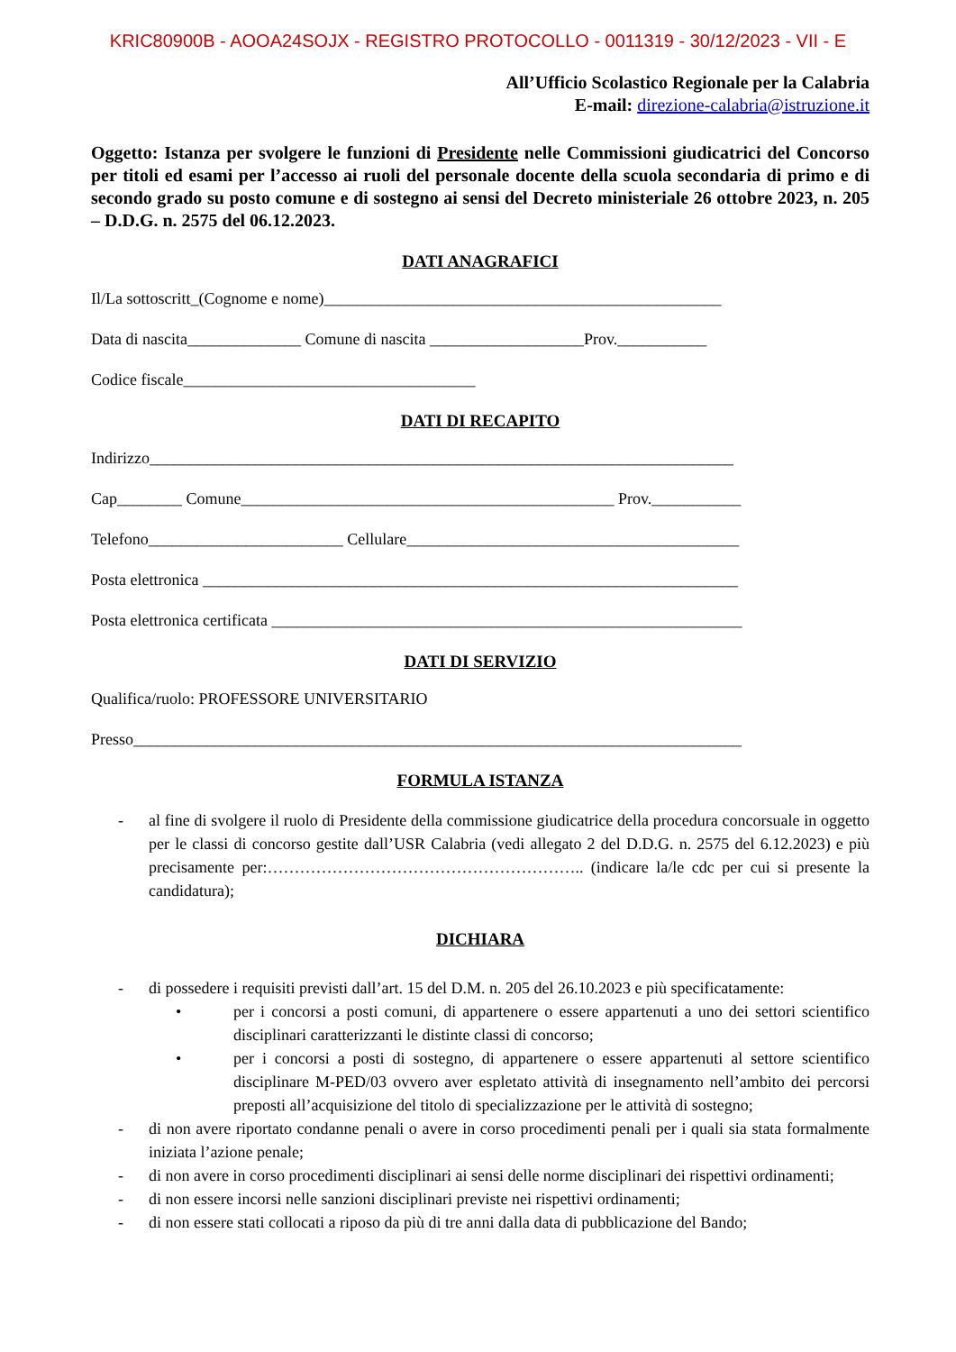KRIC80900B - AOOA24SOJX - REGISTRO PROTOCOLLO - 0011319 - 30/12/2023 - VII - E
All’Ufficio Scolastico Regionale per la Calabria
E-mail: direzione-calabria@istruzione.it
Oggetto: Istanza per svolgere le funzioni di Presidente nelle Commissioni giudicatrici del Concorso per titoli ed esami per l’accesso ai ruoli del personale docente della scuola secondaria di primo e di secondo grado su posto comune e di sostegno ai sensi del Decreto ministeriale 26 ottobre 2023, n. 205 – D.D.G. n. 2575 del 06.12.2023.
DATI ANAGRAFICI
Il/La sottoscritt_(Cognome e nome)_________________________________________________
Data di nascita______________ Comune di nascita ___________________Prov.___________
Codice fiscale____________________________________
DATI DI RECAPITO
Indirizzo________________________________________________________________________
Cap________ Comune______________________________________________ Prov.___________
Telefono________________________ Cellulare_________________________________________
Posta elettronica __________________________________________________________________
Posta elettronica certificata __________________________________________________________
DATI DI SERVIZIO
Qualifica/ruolo: PROFESSORE UNIVERSITARIO
Presso___________________________________________________________________________
FORMULA ISTANZA
- al fine di svolgere il ruolo di Presidente della commissione giudicatrice della procedura concorsuale in oggetto per le classi di concorso gestite dall’USR Calabria (vedi allegato 2 del D.D.G. n. 2575 del 6.12.2023) e più precisamente per:………………………………………………….. (indicare la/le cdc per cui si presente la candidatura);
DICHIARA
- di possedere i requisiti previsti dall’art. 15 del D.M. n. 205 del 26.10.2023 e più specificatamente:
• per i concorsi a posti comuni, di appartenere o essere appartenuti a uno dei settori scientifico disciplinari caratterizzanti le distinte classi di concorso;
• per i concorsi a posti di sostegno, di appartenere o essere appartenuti al settore scientifico disciplinare M-PED/03 ovvero aver espletato attività di insegnamento nell’ambito dei percorsi preposti all’acquisizione del titolo di specializzazione per le attività di sostegno;
- di non avere riportato condanne penali o avere in corso procedimenti penali per i quali sia stata formalmente iniziata l’azione penale;
- di non avere in corso procedimenti disciplinari ai sensi delle norme disciplinari dei rispettivi ordinamenti;
- di non essere incorsi nelle sanzioni disciplinari previste nei rispettivi ordinamenti;
- di non essere stati collocati a riposo da più di tre anni dalla data di pubblicazione del Bando;